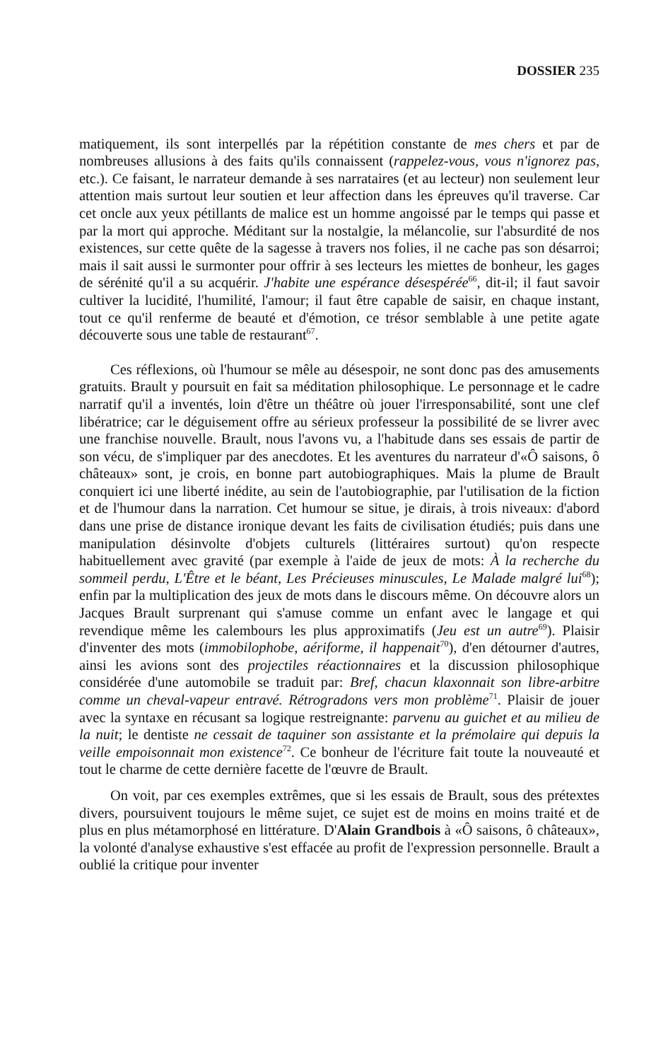DOSSIER 235
matiquement, ils sont interpellés par la répétition constante de mes chers et par de nombreuses allusions à des faits qu'ils connaissent (rappelez-vous, vous n'ignorez pas, etc.). Ce faisant, le narrateur demande à ses narrataires (et au lecteur) non seulement leur attention mais surtout leur soutien et leur affection dans les épreuves qu'il traverse. Car cet oncle aux yeux pétillants de malice est un homme angoissé par le temps qui passe et par la mort qui approche. Méditant sur la nostalgie, la mélancolie, sur l'absurdité de nos existences, sur cette quête de la sagesse à travers nos folies, il ne cache pas son désarroi; mais il sait aussi le surmonter pour offrir à ses lecteurs les miettes de bonheur, les gages de sérénité qu'il a su acquérir. J'habite une espérance désespérée<sup>66</sup>, dit-il; il faut savoir cultiver la lucidité, l'humilité, l'amour; il faut être capable de saisir, en chaque instant, tout ce qu'il renferme de beauté et d'émotion, ce trésor semblable à une petite agate découverte sous une table de restaurant<sup>67</sup>.
Ces réflexions, où l'humour se mêle au désespoir, ne sont donc pas des amusements gratuits. Brault y poursuit en fait sa méditation philosophique. Le personnage et le cadre narratif qu'il a inventés, loin d'être un théâtre où jouer l'irresponsabilité, sont une clef libératrice; car le déguisement offre au sérieux professeur la possibilité de se livrer avec une franchise nouvelle. Brault, nous l'avons vu, a l'habitude dans ses essais de partir de son vécu, de s'impliquer par des anecdotes. Et les aventures du narrateur d'«Ô saisons, ô châteaux» sont, je crois, en bonne part autobiographiques. Mais la plume de Brault conquiert ici une liberté inédite, au sein de l'autobiographie, par l'utilisation de la fiction et de l'humour dans la narration. Cet humour se situe, je dirais, à trois niveaux: d'abord dans une prise de distance ironique devant les faits de civilisation étudiés; puis dans une manipulation désinvolte d'objets culturels (littéraires surtout) qu'on respecte habituellement avec gravité (par exemple à l'aide de jeux de mots: À la recherche du sommeil perdu, L'Être et le béant, Les Précieuses minuscules, Le Malade malgré lui<sup>68</sup>); enfin par la multiplication des jeux de mots dans le discours même. On découvre alors un Jacques Brault surprenant qui s'amuse comme un enfant avec le langage et qui revendique même les calembours les plus approximatifs (Jeu est un autre<sup>69</sup>). Plaisir d'inventer des mots (immobilophobe, aériforme, il happenait<sup>70</sup>), d'en détourner d'autres, ainsi les avions sont des projectiles réactionnaires et la discussion philosophique considérée d'une automobile se traduit par: Bref, chacun klaxonnait son libre-arbitre comme un cheval-vapeur entravé. Rétrogradons vers mon problème<sup>71</sup>. Plaisir de jouer avec la syntaxe en récusant sa logique restreignante: parvenu au guichet et au milieu de la nuit; le dentiste ne cessait de taquiner son assistante et la prémolaire qui depuis la veille empoisonnait mon existence<sup>72</sup>. Ce bonheur de l'écriture fait toute la nouveauté et tout le charme de cette dernière facette de l'œuvre de Brault.
On voit, par ces exemples extrêmes, que si les essais de Brault, sous des prétextes divers, poursuivent toujours le même sujet, ce sujet est de moins en moins traité et de plus en plus métamorphosé en littérature. D'Alain Grandbois à «Ô saisons, ô châteaux», la volonté d'analyse exhaustive s'est effacée au profit de l'expression personnelle. Brault a oublié la critique pour inventer